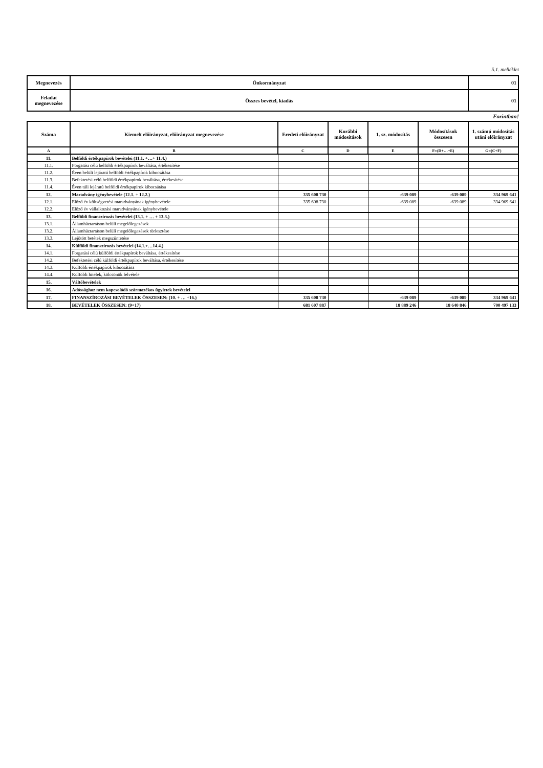5.1. melléklet
| Megnevezés | Önkormányzat | 01 |
| Feladat megnevezése | Összes bevétel, kiadás | 01 |
Forintban!
| Száma | Kiemelt előirányzat, előirányzat megnevezése | Eredeti előirányzat | Korábbi módosítások | 1. sz. módosítás | Módosítások összesen | 1. számú módosítás utáni előirányzat |
| --- | --- | --- | --- | --- | --- | --- |
| A | B | C | D | E | F=(D+…+E) | G=(C+F) |
| 11. | Belföldi értékpapírok bevételei (11.1. +…+ 11.4.) | | | | | |
| 11.1. | Forgatási célú belföldi értékpapírok beváltása, értékesítése | | | | | |
| 11.2. | Éven belüli lejáratú belföldi értékpapírok kibocsátása | | | | | |
| 11.3. | Befektetési célú belföldi értékpapírok beváltása, értékesítése | | | | | |
| 11.4. | Éven túli lejáratú belföldi értékpapírok kibocsátása | | | | | |
| 12. | Maradvány igénybevétele (12.1. + 12.2.) | 335 608 730 | | -639 089 | -639 089 | 334 969 641 |
| 12.1. | Előző év költségvetési maradványának igénybevétele | 335 608 730 | | -639 089 | -639 089 | 334 969 641 |
| 12.2. | Előző év vállalkozási maradványának igénybevétele | | | | | |
| 13. | Belföldi finanszírozás bevételei (13.1. + … + 13.3.) | | | | | |
| 13.1. | Államháztartáson belüli megelőlegezések | | | | | |
| 13.2. | Államháztartáson belüli megelőlegezések törlesztése | | | | | |
| 13.3. | Lejötött betétek megszüntetése | | | | | |
| 14. | Külföldi finanszírozás bevételei (14.1.+…14.4.) | | | | | |
| 14.1. | Forgatási célú külföldi értékpapírok beváltása, értékesítése | | | | | |
| 14.2. | Befektetési célú külföldi értékpapírok beváltása, értékesítése | | | | | |
| 14.3. | Külföldi értékpapírok kibocsátása | | | | | |
| 14.4. | Külföldi hitelek, kölcsönök felvétele | | | | | |
| 15. | Váltóbevételek | | | | | |
| 16. | Adóssághoz nem kapcsolódó származékos ügyletek bevételei | | | | | |
| 17. | FINANSZÍROZÁSI BEVÉTELEK ÖSSZESEN: (10. + … +16.) | 335 608 730 | | -639 089 | -639 089 | 334 969 641 |
| 18. | BEVÉTELEK ÖSSZESEN: (9+17) | 681 607 887 | | 18 889 246 | 18 640 846 | 700 497 133 |